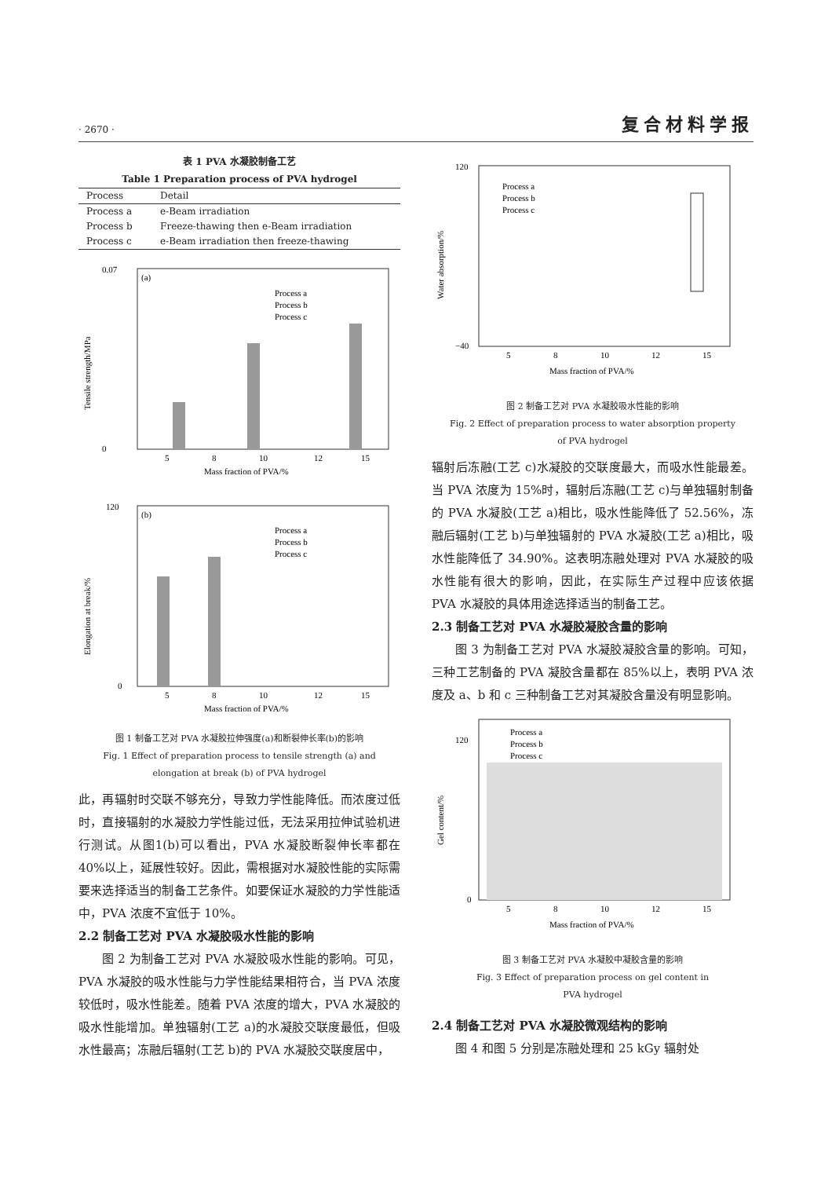· 2670 · 复合材料学报
表 1 PVA 水凝胶制备工艺
Table 1 Preparation process of PVA hydrogel
| Process | Detail |
| --- | --- |
| Process a | e-Beam irradiation |
| Process b | Freeze-thawing then e-Beam irradiation |
| Process c | e-Beam irradiation then freeze-thawing |
(a)
Process a
Process b
Process c
0.07
0
5
8
10
12
15
Mass fraction of PVA/%
Tensile strength/MPa
(b)
Process a
Process b
Process c
120
0
5
8
10
12
15
Mass fraction of PVA/%
Elongation at break/%
图 1 制备工艺对 PVA 水凝胶拉伸强度(a)和断裂伸长率(b)的影响
Fig. 1 Effect of preparation process to tensile strength (a) and
elongation at break (b) of PVA hydrogel
此，再辐射时交联不够充分，导致力学性能降低。而浓度过低时，直接辐射的水凝胶力学性能过低，无法采用拉伸试验机进行测试。从图1(b)可以看出，PVA 水凝胶断裂伸长率都在 40%以上，延展性较好。因此，需根据对水凝胶性能的实际需要来选择适当的制备工艺条件。如要保证水凝胶的力学性能适中，PVA 浓度不宜低于 10%。
2.2 制备工艺对 PVA 水凝胶吸水性能的影响
图 2 为制备工艺对 PVA 水凝胶吸水性能的影响。可见，PVA 水凝胶的吸水性能与力学性能结果相符合，当 PVA 浓度较低时，吸水性能差。随着 PVA 浓度的增大，PVA 水凝胶的吸水性能增加。单独辐射(工艺 a)的水凝胶交联度最低，但吸水性最高；冻融后辐射(工艺 b)的 PVA 水凝胶交联度居中，
Process a
Process b
Process c
120
−40
5
8
10
12
15
Mass fraction of PVA/%
Water absorption/%
图 2 制备工艺对 PVA 水凝胶吸水性能的影响
Fig. 2 Effect of preparation process to water absorption property
of PVA hydrogel
辐射后冻融(工艺 c)水凝胶的交联度最大，而吸水性能最差。当 PVA 浓度为 15%时，辐射后冻融(工艺 c)与单独辐射制备的 PVA 水凝胶(工艺 a)相比，吸水性能降低了 52.56%，冻融后辐射(工艺 b)与单独辐射的 PVA 水凝胶(工艺 a)相比，吸水性能降低了 34.90%。这表明冻融处理对 PVA 水凝胶的吸水性能有很大的影响，因此，在实际生产过程中应该依据 PVA 水凝胶的具体用途选择适当的制备工艺。
2.3 制备工艺对 PVA 水凝胶凝胶含量的影响
图 3 为制备工艺对 PVA 水凝胶凝胶含量的影响。可知，三种工艺制备的 PVA 凝胶含量都在 85%以上，表明 PVA 浓度及 a、b 和 c 三种制备工艺对其凝胶含量没有明显影响。
Process a
Process b
Process c
120
0
5
8
10
12
15
Mass fraction of PVA/%
Gel content/%
图 3 制备工艺对 PVA 水凝胶中凝胶含量的影响
Fig. 3 Effect of preparation process on gel content in
PVA hydrogel
2.4 制备工艺对 PVA 水凝胶微观结构的影响
图 4 和图 5 分别是冻融处理和 25 kGy 辐射处